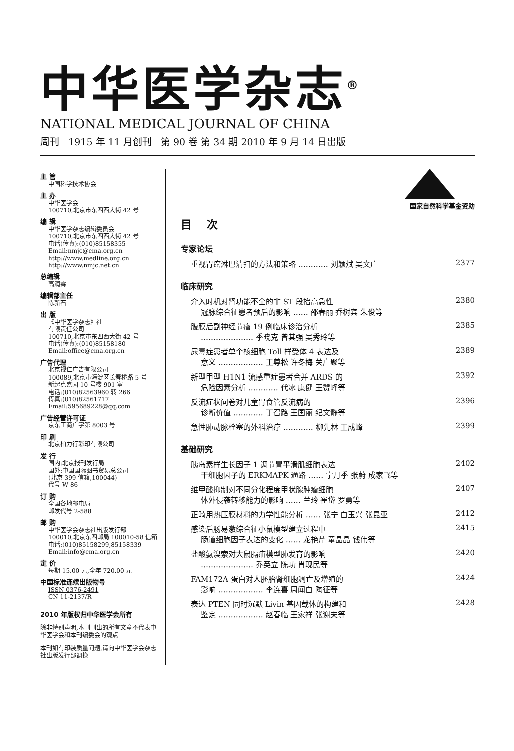中华医学杂志<sup>®</sup>
NATIONAL MEDICAL JOURNAL OF CHINA
周刊 1915 年 11 月创刊 第 90 卷 第 34 期 2010 年 9 月 14 日出版
主 管
中国科学技术协会
主 办
中华医学会
100710,北京市东四西大街 42 号
编 辑
中华医学杂志编辑委员会
100710,北京市东四西大街 42 号
电话(传真):(010)85158355
Email:nmjc@cma.org.cn
http://www.medline.org.cn
http://www.nmjc.net.cn
总编辑
高润霖
编辑部主任
陈新石
出 版
《中华医学杂志》社
有限责任公司
100710,北京市东四西大街 42 号
电话(传真):(010)85158180
Email:office@cma.org.cn
广告代理
北京视仁广告有限公司
100089,北京市海淀区长春桥路 5 号
新起点嘉园 10 号楼 901 室
电话:(010)82563960 转 266
传真:(010)82561717
Email:595689228@qq.com
广告经营许可证
京东工商广字第 8003 号
印 刷
北京柏力行彩印有限公司
发 行
国内:北京报刊发行局
国外:中国国际图书贸易总公司
(北京 399 信箱,100044)
代号 W 86
订 购
全国各地邮电局
邮发代号 2-588
邮 购
中华医学会杂志社出版发行部
100010,北京东四邮局 100010-58 信箱
电话:(010)85158299,85158339
Email:info@cma.org.cn
定 价
每期 15.00 元,全年 720.00 元
中国标准连续出版物号
ISSN 0376-2491
CN 11-2137/R
2010 年版权归中华医学会所有
除非特别声明,本刊刊出的所有文章不代表中华医学会和本刊编委会的观点
本刊如有印装质量问题,请向中华医学会杂志社出版发行部调换
国家自然科学基金资助
目次
专家论坛
重视胃癌淋巴清扫的方法和策略 ………… 刘颖斌 吴文广 2377
临床研究
介入时机对肾功能不全的非 ST 段抬高急性
冠脉综合征患者预后的影响 …… 邵春丽 乔树宾 朱俊等 2380
腹膜后副神经节瘤 19 例临床诊治分析
………………… 季晓克 曾其强 吴秀玲等 2385
尿毒症患者单个核细胞 Toll 样受体 4 表达及
意义 ……………… 王尊松 许冬梅 关广聚等 2389
新型甲型 H1N1 流感重症患者合并 ARDS 的
危险因素分析 ………… 代冰 康健 王赞峰等 2392
反流症状问卷对儿童胃食管反流病的
诊断价值 ………… 丁召路 王国丽 纪文静等 2396
急性肺动脉栓塞的外科治疗 ………… 柳先林 王成峰 2399
基础研究
胰岛素样生长因子 1 调节胃平滑肌细胞表达
干细胞因子的 ERKMAPK 通路 …… 宁月季 张蔚 成家飞等 2402
维甲酸抑制对不同分化程度甲状腺肿瘤细胞
体外侵袭转移能力的影响 …… 兰玲 崔岱 罗勇等 2407
正畸用热压膜材料的力学性能分析 …… 张宁 白玉兴 张昆亚 2412
感染后肠易激综合征小鼠模型建立过程中
肠道细胞因子表达的变化 …… 龙艳芹 童晶晶 钱伟等 2415
盐酸氨溴索对大鼠膈疝模型肺发育的影响
………………… 乔英立 陈功 肖现民等 2420
FAM172A 蛋白对人胚胎肾细胞凋亡及增殖的
影响 ……………… 李连喜 周闻白 陶征等 2424
表达 PTEN 同时沉默 Livin 基因载体的构建和
鉴定 ……………… 赵春临 王家祥 张谢夫等 2428